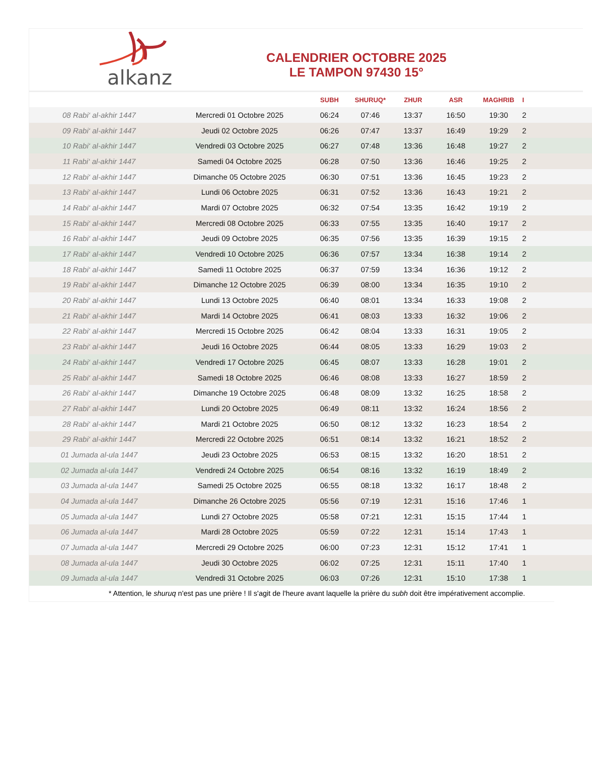alkanz
CALENDRIER OCTOBRE 2025
LE TAMPON 97430 15°
| | | SUBH | SHURUQ* | ZHUR | ASR | MAGHRIB | I |
| --- | --- | --- | --- | --- | --- | --- | --- |
| 08 Rabi‘ al-akhir 1447 | Mercredi 01 Octobre 2025 | 06:24 | 07:46 | 13:37 | 16:50 | 19:30 | 2 |
| 09 Rabi‘ al-akhir 1447 | Jeudi 02 Octobre 2025 | 06:26 | 07:47 | 13:37 | 16:49 | 19:29 | 2 |
| 10 Rabi‘ al-akhir 1447 | Vendredi 03 Octobre 2025 | 06:27 | 07:48 | 13:36 | 16:48 | 19:27 | 2 |
| 11 Rabi‘ al-akhir 1447 | Samedi 04 Octobre 2025 | 06:28 | 07:50 | 13:36 | 16:46 | 19:25 | 2 |
| 12 Rabi‘ al-akhir 1447 | Dimanche 05 Octobre 2025 | 06:30 | 07:51 | 13:36 | 16:45 | 19:23 | 2 |
| 13 Rabi‘ al-akhir 1447 | Lundi 06 Octobre 2025 | 06:31 | 07:52 | 13:36 | 16:43 | 19:21 | 2 |
| 14 Rabi‘ al-akhir 1447 | Mardi 07 Octobre 2025 | 06:32 | 07:54 | 13:35 | 16:42 | 19:19 | 2 |
| 15 Rabi‘ al-akhir 1447 | Mercredi 08 Octobre 2025 | 06:33 | 07:55 | 13:35 | 16:40 | 19:17 | 2 |
| 16 Rabi‘ al-akhir 1447 | Jeudi 09 Octobre 2025 | 06:35 | 07:56 | 13:35 | 16:39 | 19:15 | 2 |
| 17 Rabi‘ al-akhir 1447 | Vendredi 10 Octobre 2025 | 06:36 | 07:57 | 13:34 | 16:38 | 19:14 | 2 |
| 18 Rabi‘ al-akhir 1447 | Samedi 11 Octobre 2025 | 06:37 | 07:59 | 13:34 | 16:36 | 19:12 | 2 |
| 19 Rabi‘ al-akhir 1447 | Dimanche 12 Octobre 2025 | 06:39 | 08:00 | 13:34 | 16:35 | 19:10 | 2 |
| 20 Rabi‘ al-akhir 1447 | Lundi 13 Octobre 2025 | 06:40 | 08:01 | 13:34 | 16:33 | 19:08 | 2 |
| 21 Rabi‘ al-akhir 1447 | Mardi 14 Octobre 2025 | 06:41 | 08:03 | 13:33 | 16:32 | 19:06 | 2 |
| 22 Rabi‘ al-akhir 1447 | Mercredi 15 Octobre 2025 | 06:42 | 08:04 | 13:33 | 16:31 | 19:05 | 2 |
| 23 Rabi‘ al-akhir 1447 | Jeudi 16 Octobre 2025 | 06:44 | 08:05 | 13:33 | 16:29 | 19:03 | 2 |
| 24 Rabi‘ al-akhir 1447 | Vendredi 17 Octobre 2025 | 06:45 | 08:07 | 13:33 | 16:28 | 19:01 | 2 |
| 25 Rabi‘ al-akhir 1447 | Samedi 18 Octobre 2025 | 06:46 | 08:08 | 13:33 | 16:27 | 18:59 | 2 |
| 26 Rabi‘ al-akhir 1447 | Dimanche 19 Octobre 2025 | 06:48 | 08:09 | 13:32 | 16:25 | 18:58 | 2 |
| 27 Rabi‘ al-akhir 1447 | Lundi 20 Octobre 2025 | 06:49 | 08:11 | 13:32 | 16:24 | 18:56 | 2 |
| 28 Rabi‘ al-akhir 1447 | Mardi 21 Octobre 2025 | 06:50 | 08:12 | 13:32 | 16:23 | 18:54 | 2 |
| 29 Rabi‘ al-akhir 1447 | Mercredi 22 Octobre 2025 | 06:51 | 08:14 | 13:32 | 16:21 | 18:52 | 2 |
| 01 Jumada al-ula 1447 | Jeudi 23 Octobre 2025 | 06:53 | 08:15 | 13:32 | 16:20 | 18:51 | 2 |
| 02 Jumada al-ula 1447 | Vendredi 24 Octobre 2025 | 06:54 | 08:16 | 13:32 | 16:19 | 18:49 | 2 |
| 03 Jumada al-ula 1447 | Samedi 25 Octobre 2025 | 06:55 | 08:18 | 13:32 | 16:17 | 18:48 | 2 |
| 04 Jumada al-ula 1447 | Dimanche 26 Octobre 2025 | 05:56 | 07:19 | 12:31 | 15:16 | 17:46 | 1 |
| 05 Jumada al-ula 1447 | Lundi 27 Octobre 2025 | 05:58 | 07:21 | 12:31 | 15:15 | 17:44 | 1 |
| 06 Jumada al-ula 1447 | Mardi 28 Octobre 2025 | 05:59 | 07:22 | 12:31 | 15:14 | 17:43 | 1 |
| 07 Jumada al-ula 1447 | Mercredi 29 Octobre 2025 | 06:00 | 07:23 | 12:31 | 15:12 | 17:41 | 1 |
| 08 Jumada al-ula 1447 | Jeudi 30 Octobre 2025 | 06:02 | 07:25 | 12:31 | 15:11 | 17:40 | 1 |
| 09 Jumada al-ula 1447 | Vendredi 31 Octobre 2025 | 06:03 | 07:26 | 12:31 | 15:10 | 17:38 | 1 |
* Attention, le shuruq n'est pas une prière ! Il s'agit de l'heure avant laquelle la prière du subh doit être impérativement accomplie.